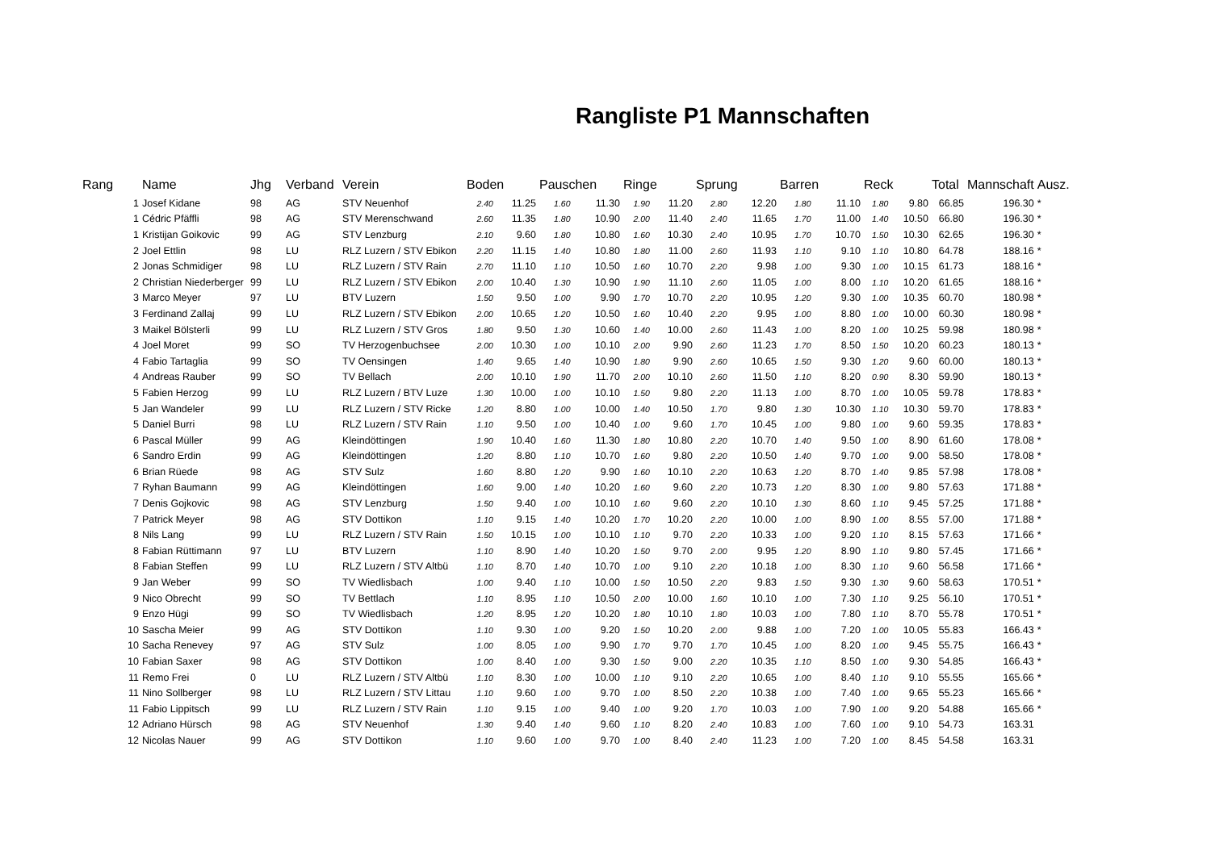Rangliste P1 Mannschaften
| Rang | Name | Jhg | Verband | Verein | Boden | | Pauschen | | Ringe | | Sprung | | Barren | | Reck | | Total | Mannschaft | Ausz. |
| --- | --- | --- | --- | --- | --- | --- | --- | --- | --- | --- | --- | --- | --- | --- | --- | --- | --- | --- | --- |
| 1 | Josef Kidane | 98 | AG | STV Neuenhof | 2.40 | 11.25 | 1.60 | 11.30 | 1.90 | 11.20 | 2.80 | 12.20 | 1.80 | 11.10 | 1.80 | 9.80 | 66.85 | 196.30 | * |
| 1 | Cédric Pfäffli | 98 | AG | STV Merenschwand | 2.60 | 11.35 | 1.80 | 10.90 | 2.00 | 11.40 | 2.40 | 11.65 | 1.70 | 11.00 | 1.40 | 10.50 | 66.80 | 196.30 | * |
| 1 | Kristijan Goikovic | 99 | AG | STV Lenzburg | 2.10 | 9.60 | 1.80 | 10.80 | 1.60 | 10.30 | 2.40 | 10.95 | 1.70 | 10.70 | 1.50 | 10.30 | 62.65 | 196.30 | * |
| 2 | Joel Ettlin | 98 | LU | RLZ Luzern / STV Ebikon | 2.20 | 11.15 | 1.40 | 10.80 | 1.80 | 11.00 | 2.60 | 11.93 | 1.10 | 9.10 | 1.10 | 10.80 | 64.78 | 188.16 | * |
| 2 | Jonas Schmidiger | 98 | LU | RLZ Luzern / STV Rain | 2.70 | 11.10 | 1.10 | 10.50 | 1.60 | 10.70 | 2.20 | 9.98 | 1.00 | 9.30 | 1.00 | 10.15 | 61.73 | 188.16 | * |
| 2 | Christian Niederberger | 99 | LU | RLZ Luzern / STV Ebikon | 2.00 | 10.40 | 1.30 | 10.90 | 1.90 | 11.10 | 2.60 | 11.05 | 1.00 | 8.00 | 1.10 | 10.20 | 61.65 | 188.16 | * |
| 3 | Marco Meyer | 97 | LU | BTV Luzern | 1.50 | 9.50 | 1.00 | 9.90 | 1.70 | 10.70 | 2.20 | 10.95 | 1.20 | 9.30 | 1.00 | 10.35 | 60.70 | 180.98 | * |
| 3 | Ferdinand Zallaj | 99 | LU | RLZ Luzern / STV Ebikon | 2.00 | 10.65 | 1.20 | 10.50 | 1.60 | 10.40 | 2.20 | 9.95 | 1.00 | 8.80 | 1.00 | 10.00 | 60.30 | 180.98 | * |
| 3 | Maikel Bölsterli | 99 | LU | RLZ Luzern / STV Gros | 1.80 | 9.50 | 1.30 | 10.60 | 1.40 | 10.00 | 2.60 | 11.43 | 1.00 | 8.20 | 1.00 | 10.25 | 59.98 | 180.98 | * |
| 4 | Joel Moret | 99 | SO | TV Herzogenbuchsee | 2.00 | 10.30 | 1.00 | 10.10 | 2.00 | 9.90 | 2.60 | 11.23 | 1.70 | 8.50 | 1.50 | 10.20 | 60.23 | 180.13 | * |
| 4 | Fabio Tartaglia | 99 | SO | TV Oensingen | 1.40 | 9.65 | 1.40 | 10.90 | 1.80 | 9.90 | 2.60 | 10.65 | 1.50 | 9.30 | 1.20 | 9.60 | 60.00 | 180.13 | * |
| 4 | Andreas Rauber | 99 | SO | TV Bellach | 2.00 | 10.10 | 1.90 | 11.70 | 2.00 | 10.10 | 2.60 | 11.50 | 1.10 | 8.20 | 0.90 | 8.30 | 59.90 | 180.13 | * |
| 5 | Fabien Herzog | 99 | LU | RLZ Luzern / BTV Luze | 1.30 | 10.00 | 1.00 | 10.10 | 1.50 | 9.80 | 2.20 | 11.13 | 1.00 | 8.70 | 1.00 | 10.05 | 59.78 | 178.83 | * |
| 5 | Jan Wandeler | 99 | LU | RLZ Luzern / STV Ricke | 1.20 | 8.80 | 1.00 | 10.00 | 1.40 | 10.50 | 1.70 | 9.80 | 1.30 | 10.30 | 1.10 | 10.30 | 59.70 | 178.83 | * |
| 5 | Daniel Burri | 98 | LU | RLZ Luzern / STV Rain | 1.10 | 9.50 | 1.00 | 10.40 | 1.00 | 9.60 | 1.70 | 10.45 | 1.00 | 9.80 | 1.00 | 9.60 | 59.35 | 178.83 | * |
| 6 | Pascal Müller | 99 | AG | Kleindöttingen | 1.90 | 10.40 | 1.60 | 11.30 | 1.80 | 10.80 | 2.20 | 10.70 | 1.40 | 9.50 | 1.00 | 8.90 | 61.60 | 178.08 | * |
| 6 | Sandro Erdin | 99 | AG | Kleindöttingen | 1.20 | 8.80 | 1.10 | 10.70 | 1.60 | 9.80 | 2.20 | 10.50 | 1.40 | 9.70 | 1.00 | 9.00 | 58.50 | 178.08 | * |
| 6 | Brian Rüede | 98 | AG | STV Sulz | 1.60 | 8.80 | 1.20 | 9.90 | 1.60 | 10.10 | 2.20 | 10.63 | 1.20 | 8.70 | 1.40 | 9.85 | 57.98 | 178.08 | * |
| 7 | Ryhan Baumann | 99 | AG | Kleindöttingen | 1.60 | 9.00 | 1.40 | 10.20 | 1.60 | 9.60 | 2.20 | 10.73 | 1.20 | 8.30 | 1.00 | 9.80 | 57.63 | 171.88 | * |
| 7 | Denis Gojkovic | 98 | AG | STV Lenzburg | 1.50 | 9.40 | 1.00 | 10.10 | 1.60 | 9.60 | 2.20 | 10.10 | 1.30 | 8.60 | 1.10 | 9.45 | 57.25 | 171.88 | * |
| 7 | Patrick Meyer | 98 | AG | STV Dottikon | 1.10 | 9.15 | 1.40 | 10.20 | 1.70 | 10.20 | 2.20 | 10.00 | 1.00 | 8.90 | 1.00 | 8.55 | 57.00 | 171.88 | * |
| 8 | Nils Lang | 99 | LU | RLZ Luzern / STV Rain | 1.50 | 10.15 | 1.00 | 10.10 | 1.10 | 9.70 | 2.20 | 10.33 | 1.00 | 9.20 | 1.10 | 8.15 | 57.63 | 171.66 | * |
| 8 | Fabian Rüttimann | 97 | LU | BTV Luzern | 1.10 | 8.90 | 1.40 | 10.20 | 1.50 | 9.70 | 2.00 | 9.95 | 1.20 | 8.90 | 1.10 | 9.80 | 57.45 | 171.66 | * |
| 8 | Fabian Steffen | 99 | LU | RLZ Luzern / STV Altbü | 1.10 | 8.70 | 1.40 | 10.70 | 1.00 | 9.10 | 2.20 | 10.18 | 1.00 | 8.30 | 1.10 | 9.60 | 56.58 | 171.66 | * |
| 9 | Jan Weber | 99 | SO | TV Wiedlisbach | 1.00 | 9.40 | 1.10 | 10.00 | 1.50 | 10.50 | 2.20 | 9.83 | 1.50 | 9.30 | 1.30 | 9.60 | 58.63 | 170.51 | * |
| 9 | Nico Obrecht | 99 | SO | TV Bettlach | 1.10 | 8.95 | 1.10 | 10.50 | 2.00 | 10.00 | 1.60 | 10.10 | 1.00 | 7.30 | 1.10 | 9.25 | 56.10 | 170.51 | * |
| 9 | Enzo Hügi | 99 | SO | TV Wiedlisbach | 1.20 | 8.95 | 1.20 | 10.20 | 1.80 | 10.10 | 1.80 | 10.03 | 1.00 | 7.80 | 1.10 | 8.70 | 55.78 | 170.51 | * |
| 10 | Sascha Meier | 99 | AG | STV Dottikon | 1.10 | 9.30 | 1.00 | 9.20 | 1.50 | 10.20 | 2.00 | 9.88 | 1.00 | 7.20 | 1.00 | 10.05 | 55.83 | 166.43 | * |
| 10 | Sacha Renevey | 97 | AG | STV Sulz | 1.00 | 8.05 | 1.00 | 9.90 | 1.70 | 9.70 | 1.70 | 10.45 | 1.00 | 8.20 | 1.00 | 9.45 | 55.75 | 166.43 | * |
| 10 | Fabian Saxer | 98 | AG | STV Dottikon | 1.00 | 8.40 | 1.00 | 9.30 | 1.50 | 9.00 | 2.20 | 10.35 | 1.10 | 8.50 | 1.00 | 9.30 | 54.85 | 166.43 | * |
| 11 | Remo Frei | 0 | LU | RLZ Luzern / STV Altbü | 1.10 | 8.30 | 1.00 | 10.00 | 1.10 | 9.10 | 2.20 | 10.65 | 1.00 | 8.40 | 1.10 | 9.10 | 55.55 | 165.66 | * |
| 11 | Nino Sollberger | 98 | LU | RLZ Luzern / STV Littau | 1.10 | 9.60 | 1.00 | 9.70 | 1.00 | 8.50 | 2.20 | 10.38 | 1.00 | 7.40 | 1.00 | 9.65 | 55.23 | 165.66 | * |
| 11 | Fabio Lippitsch | 99 | LU | RLZ Luzern / STV Rain | 1.10 | 9.15 | 1.00 | 9.40 | 1.00 | 9.20 | 1.70 | 10.03 | 1.00 | 7.90 | 1.00 | 9.20 | 54.88 | 165.66 | * |
| 12 | Adriano Hürsch | 98 | AG | STV Neuenhof | 1.30 | 9.40 | 1.40 | 9.60 | 1.10 | 8.20 | 2.40 | 10.83 | 1.00 | 7.60 | 1.00 | 9.10 | 54.73 | 163.31 | |
| 12 | Nicolas Nauer | 99 | AG | STV Dottikon | 1.10 | 9.60 | 1.00 | 9.70 | 1.00 | 8.40 | 2.40 | 11.23 | 1.00 | 7.20 | 1.00 | 8.45 | 54.58 | 163.31 | |